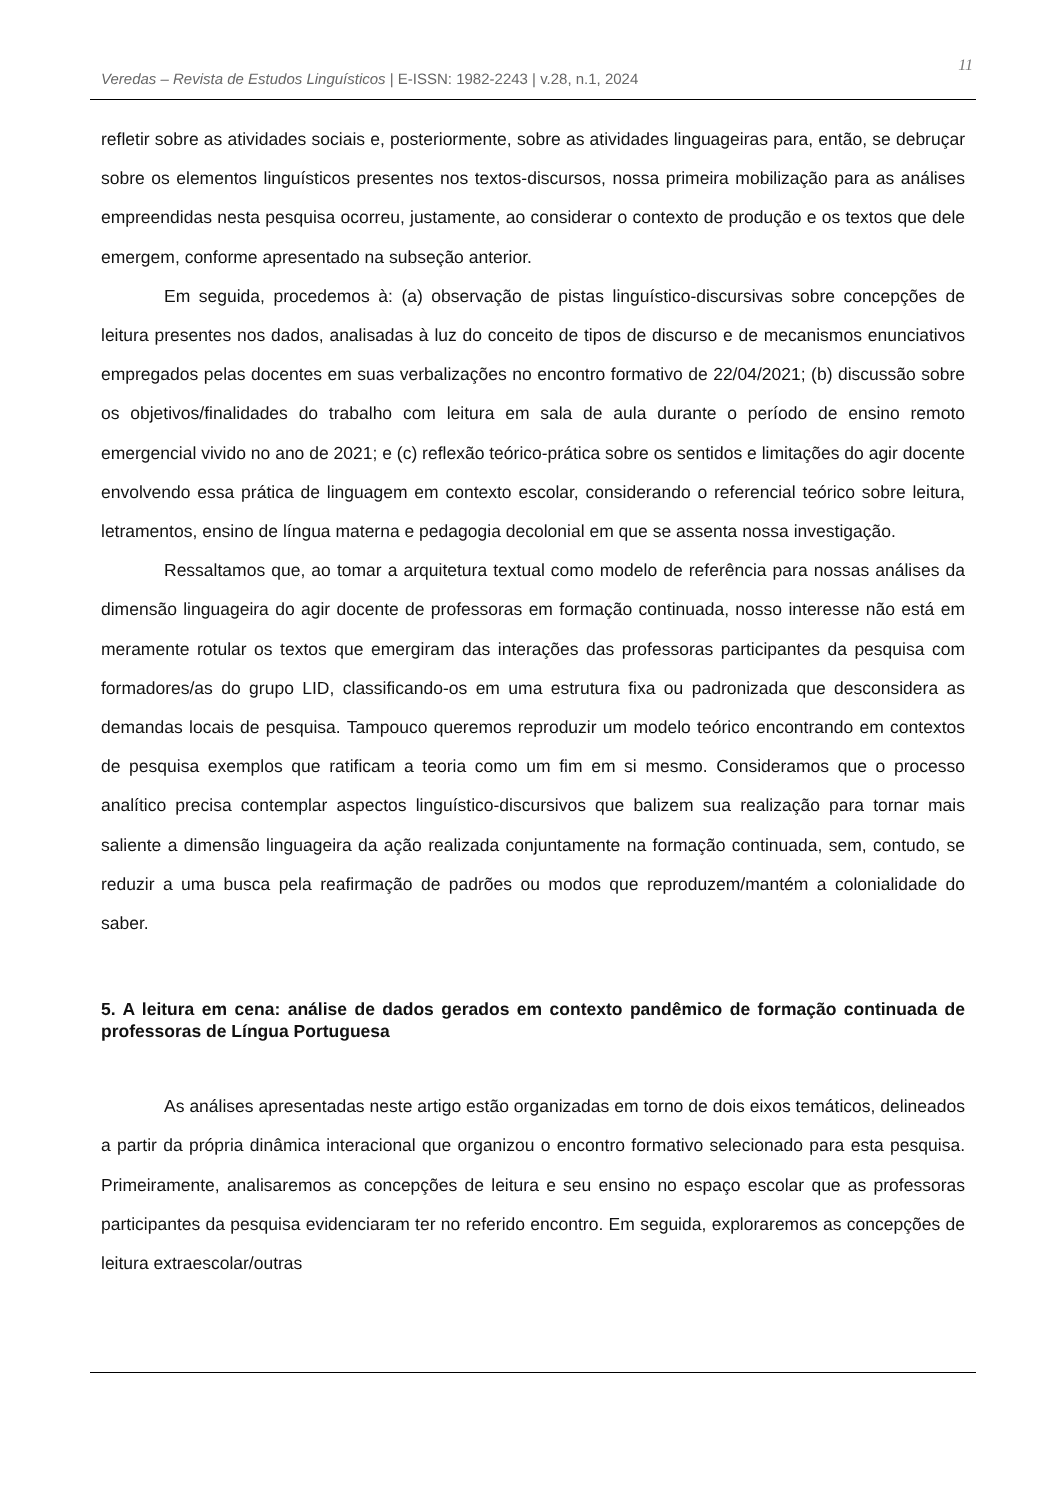Veredas – Revista de Estudos Linguísticos | E-ISSN: 1982-2243 | v.28, n.1, 2024
11
refletir sobre as atividades sociais e, posteriormente, sobre as atividades linguageiras para, então, se debruçar sobre os elementos linguísticos presentes nos textos-discursos, nossa primeira mobilização para as análises empreendidas nesta pesquisa ocorreu, justamente, ao considerar o contexto de produção e os textos que dele emergem, conforme apresentado na subseção anterior.
Em seguida, procedemos à: (a) observação de pistas linguístico-discursivas sobre concepções de leitura presentes nos dados, analisadas à luz do conceito de tipos de discurso e de mecanismos enunciativos empregados pelas docentes em suas verbalizações no encontro formativo de 22/04/2021; (b) discussão sobre os objetivos/finalidades do trabalho com leitura em sala de aula durante o período de ensino remoto emergencial vivido no ano de 2021; e (c) reflexão teórico-prática sobre os sentidos e limitações do agir docente envolvendo essa prática de linguagem em contexto escolar, considerando o referencial teórico sobre leitura, letramentos, ensino de língua materna e pedagogia decolonial em que se assenta nossa investigação.
Ressaltamos que, ao tomar a arquitetura textual como modelo de referência para nossas análises da dimensão linguageira do agir docente de professoras em formação continuada, nosso interesse não está em meramente rotular os textos que emergiram das interações das professoras participantes da pesquisa com formadores/as do grupo LID, classificando-os em uma estrutura fixa ou padronizada que desconsidera as demandas locais de pesquisa. Tampouco queremos reproduzir um modelo teórico encontrando em contextos de pesquisa exemplos que ratificam a teoria como um fim em si mesmo. Consideramos que o processo analítico precisa contemplar aspectos linguístico-discursivos que balizem sua realização para tornar mais saliente a dimensão linguageira da ação realizada conjuntamente na formação continuada, sem, contudo, se reduzir a uma busca pela reafirmação de padrões ou modos que reproduzem/mantém a colonialidade do saber.
5. A leitura em cena: análise de dados gerados em contexto pandêmico de formação continuada de professoras de Língua Portuguesa
As análises apresentadas neste artigo estão organizadas em torno de dois eixos temáticos, delineados a partir da própria dinâmica interacional que organizou o encontro formativo selecionado para esta pesquisa. Primeiramente, analisaremos as concepções de leitura e seu ensino no espaço escolar que as professoras participantes da pesquisa evidenciaram ter no referido encontro. Em seguida, exploraremos as concepções de leitura extraescolar/outras